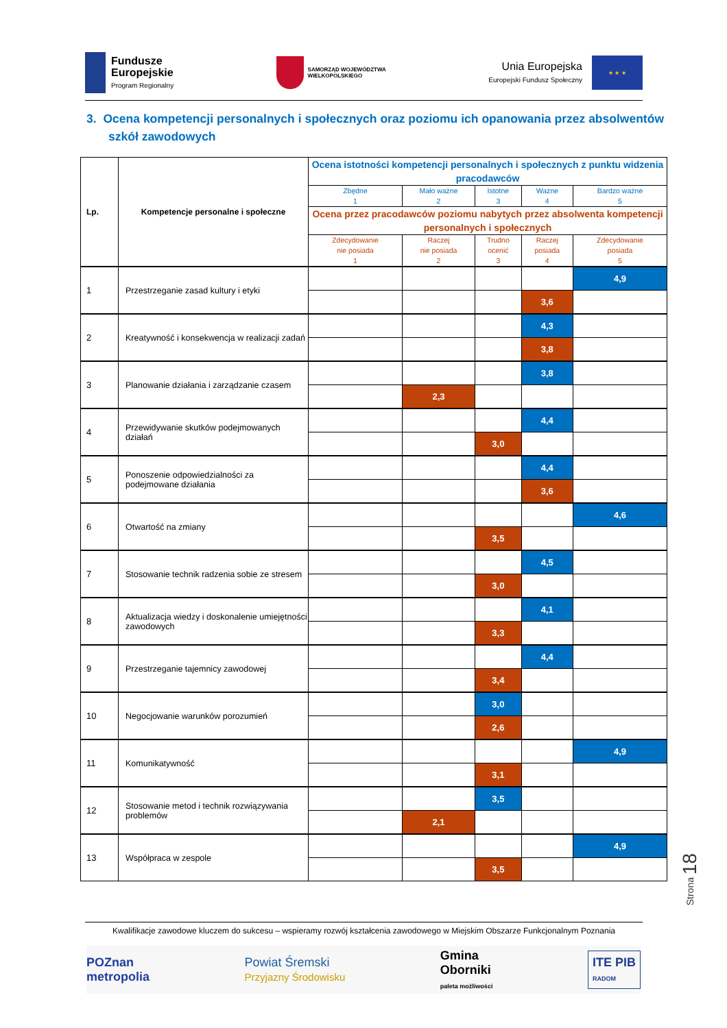Fundusze
Europejskie
Program Regionalny
SAMORZĄD WOJEWÓDZTWA
WIELKOPOLSKIEGO
Unia Europejska
Europejski Fundusz Społeczny
★ ★ ★
3. Ocena kompetencji personalnych i społecznych oraz poziomu ich opanowania przez absolwentów szkół zawodowych
| Lp. | Kompetencje personalne i społeczne | Ocena istotności kompetencji personalnych i społecznych z punktu widzenia pracodawców | | | | |
| --- | --- | --- | --- | --- | --- | --- |
| | | Zbędne 1 | Mało ważne 2 | Istotne 3 | Ważne 4 | Bardzo ważne 5 |
| | | Ocena przez pracodawców poziomu nabytych przez absolwenta kompetencji personalnych i społecznych | | | | |
| | | Zdecydowanie nie posiada 1 | Raczej nie posiada 2 | Trudno ocenić 3 | Raczej posiada 4 | Zdecydowanie posiada 5 |
| 1 | Przestrzeganie zasad kultury i etyki | | | | | 4,9 |
| | | | | | 3,6 | |
| 2 | Kreatywność i konsekwencja w realizacji zadań | | | | 4,3 | |
| | | | | | 3,8 | |
| 3 | Planowanie działania i zarządzanie czasem | | | | 3,8 | |
| | | | 2,3 | | | |
| 4 | Przewidywanie skutków podejmowanych działań | | | | 4,4 | |
| | | | | 3,0 | | |
| 5 | Ponoszenie odpowiedzialności za podejmowane działania | | | | 4,4 | |
| | | | | | 3,6 | |
| 6 | Otwartość na zmiany | | | | | 4,6 |
| | | | | 3,5 | | |
| 7 | Stosowanie technik radzenia sobie ze stresem | | | | 4,5 | |
| | | | | 3,0 | | |
| 8 | Aktualizacja wiedzy i doskonalenie umiejętności zawodowych | | | | 4,1 | |
| | | | | 3,3 | | |
| 9 | Przestrzeganie tajemnicy zawodowej | | | | 4,4 | |
| | | | | 3,4 | | |
| 10 | Negocjowanie warunków porozumień | | | 3,0 | | |
| | | | | 2,6 | | |
| 11 | Komunikatywność | | | | | 4,9 |
| | | | | 3,1 | | |
| 12 | Stosowanie metod i technik rozwiązywania problemów | | | 3,5 | | |
| | | | 2,1 | | | |
| 13 | Współpraca w zespole | | | | | 4,9 |
| | | | | 3,5 | | |
Strona 18
Kwalifikacje zawodowe kluczem do sukcesu – wspieramy rozwój kształcenia zawodowego w Miejskim Obszarze Funkcjonalnym Poznania
POZnan
metropolia
Powiat Śremski
Przyjazny Środowisku
Gmina
Oborniki
paleta możliwości
ITE PIB
RADOM